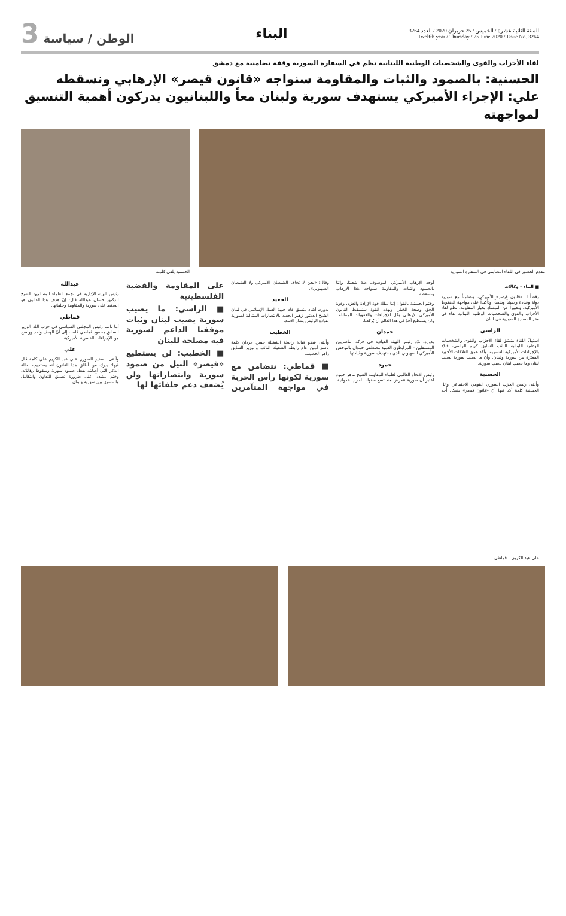السنة الثانية عشرة / الخميس / 25 حزيران 2020 / العدد 3264
Twelfth year / Thursday / 25 June 2020 / Issue No. 3264
البناء الوطن / سياسة 3
لقاء الأحزاب والقوى والشخصيات الوطنية اللبنانية نظم في السفارة السورية وقفة تضامنية مع دمشق
الحسنية: بالصمود والثبات والمقاومة سنواجه «قانون قيصر» الإرهابي ونسقطه
علي: الإجراء الأميركي يستهدف سورية ولبنان معاً واللبنانيون يدركون أهمية التنسيق لمواجهته
مقدم الحضور في اللقاء التضامني في السفارة السورية
الحسنية يلقي كلمته
■ البناء – وكالات
رفضاً لـ «قانون قيصر» الأميركي، وتضامناً مع سورية دولة وقيادة وجيشاً وشعباً، وتأكيداً على مواجهة الضغوط الأميركية، وتعبيراً عن التمسك بخيار المقاومة، نظم لقاء الأحزاب والقوى والشخصيات الوطنية اللبنانية لقاء في مقر السفارة السورية في لبنان.
الراسي
استهلّ اللقاء منسّق لقاء الأحزاب والقوى والشخصيات الوطنية اللبنانية النائب السابق كريم الراسي، فندّد بالإجراءات الأميركية القسرية، وأكد عمق العلاقات الأخوية المميّزة بين سورية ولبنان. وأنّ ما يصيب سورية يصيب لبنان وما يصيب لبنان يصيب سورية.
الحسنية
وألقى رئيس الحزب السوري القومي الاجتماعي وائل الحسنية كلمة أكد فيها أنّ «قانون قيصر» يشكل أحد أوجه الإرهاب الأميركي الموصوف ضدّ شعبنا، وإننا بالصمود والثبات والمقاومة سنواجه هذا الإرهاب ونسقطه.
وختم الحسنية بالقول: إننا نملك قوة الإرادة والعزم، وقوة الحق وصحة الخيار، وبهذه القوة سنسقط القانون الأميركي الإرهابي وكل الإجراءات والعقوبات المماثلة.. ولن يستطيع أحدٌ في هذا العالم أن يُركعنا.
حمدان
بدوره، ندّد رئيس الهيئة القيادية في حركة الناصريين المستقلين – المرابطون العميد مصطفى حمدان بالتوحش الأميركي الصهيوني الذي يستهدف سورية وقيادتها.
حمود
رئيس الاتحاد العالمي لعلماء المقاومة الشيخ ماهر حمود اعتبر أن سورية تتعرض منذ تسع سنوات لحرب عدوانية. وقال: «نحن لا نخاف الشيطان الأميركي ولا الشيطان الصهيوني».
الجعيد
بدوره، أشاد منسق عام جبهة العمل الإسلامي في لبنان الشيخ الدكتور زهير الجعيد بالانتصارات المتتالية لسورية بقيادة الرئيس بشار الأسد.
الخطيب
وألقى عضو قيادة رابطة الشغيلة حسن حردان كلمة باسم أمين عام رابطة الشغيلة النائب والوزير السابق زاهر الخطيب.
■ قماطي: نتضامن مع سورية لكونها رأس الحربة في مواجهة المتآمرين على المقاومة والقضية الفلسطينية
■ الراسي: ما يصيب سورية يصيب لبنان وثبات موقفنا الداعم لسورية فيه مصلحة للبنان
■ الخطيب: لن يستطيع «قيصر» النيل من صمود سورية وانتصاراتها ولن يُضعف دعم حلفائها لها
عبدالله
رئيس الهيئة الإدارية في تجمع العلماء المسلمين الشيخ الدكتور حسان عبدالله قال: إنّ هدف هذا القانون هو الضغط على سورية والمقاومة وحلفائها.
قماطي
أما نائب رئيس المجلس السياسي في حزب الله الوزير السابق محمود قماطي فلفت إلى أنّ الهدف واحد وواضح من الإجراءات القسرية الأميركية.
علي
وألقى السفير السوري علي عبد الكريم علي كلمة قال فيها: يدرك من أطلق هذا القانون أنه يستجيب لحالة الذعر التي أصابته بفعل صمود سورية وسقوط رهاناته. وختم مشدداً على ضرورة تعميق التعاون والتكامل والتنسيق بين سورية ولبنان.
علي عبد الكريم قماطي